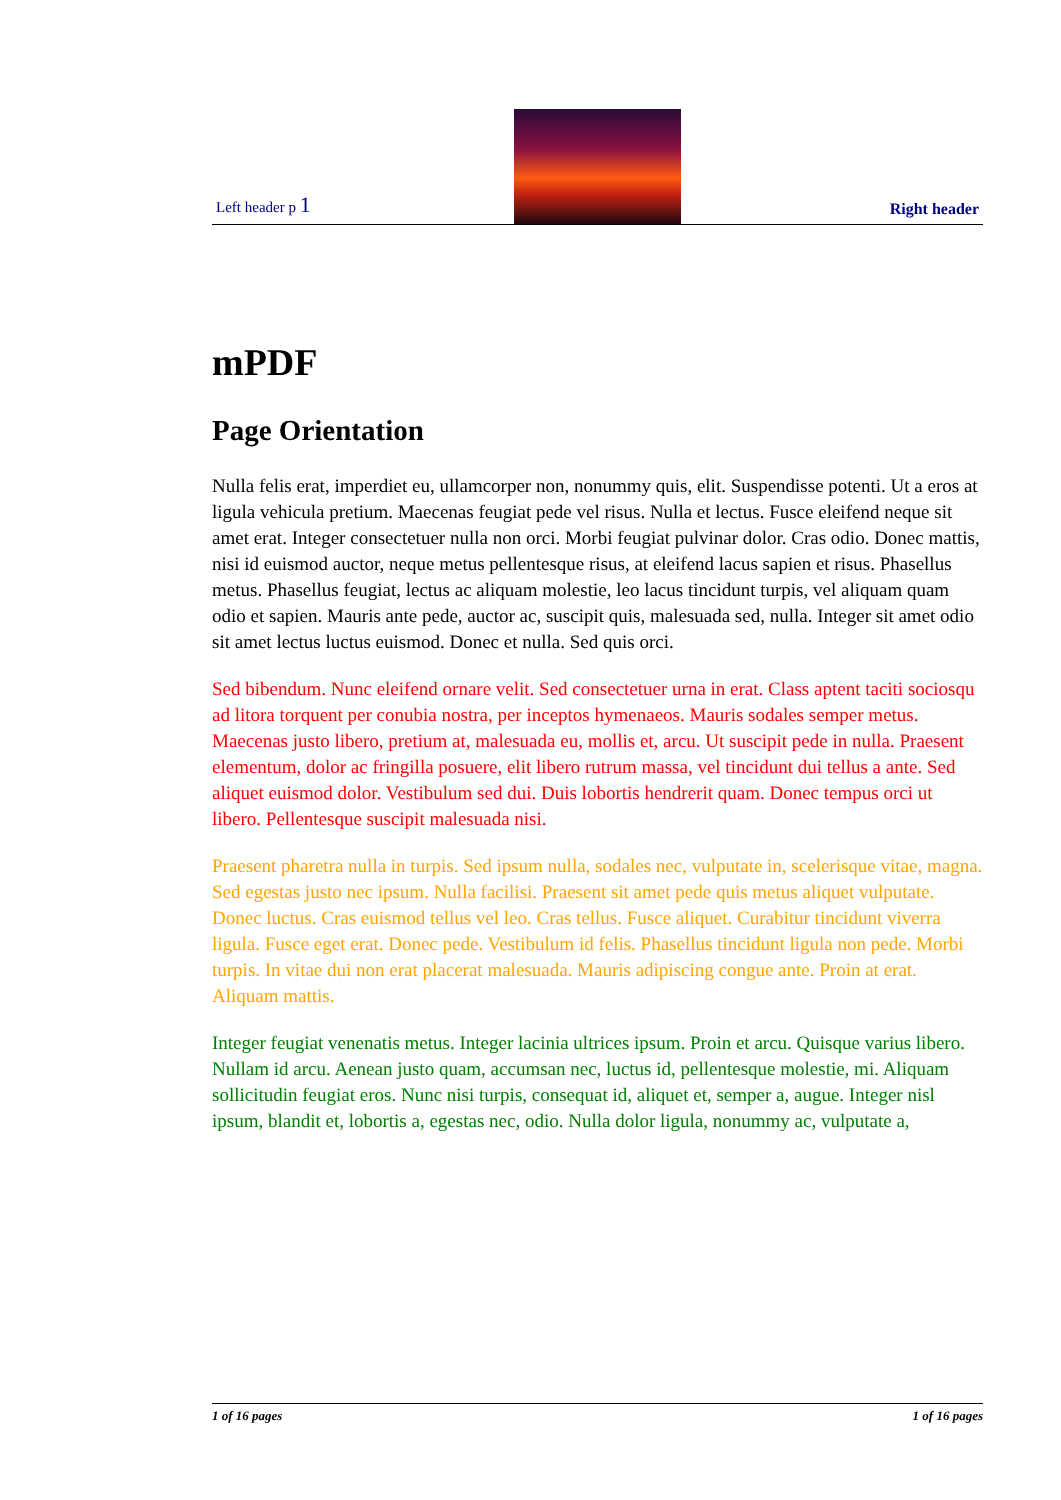Left header p 1
Right header
mPDF
Page Orientation
Nulla felis erat, imperdiet eu, ullamcorper non, nonummy quis, elit. Suspendisse potenti. Ut a eros at ligula vehicula pretium. Maecenas feugiat pede vel risus. Nulla et lectus. Fusce eleifend neque sit amet erat. Integer consectetuer nulla non orci. Morbi feugiat pulvinar dolor. Cras odio. Donec mattis, nisi id euismod auctor, neque metus pellentesque risus, at eleifend lacus sapien et risus. Phasellus metus. Phasellus feugiat, lectus ac aliquam molestie, leo lacus tincidunt turpis, vel aliquam quam odio et sapien. Mauris ante pede, auctor ac, suscipit quis, malesuada sed, nulla. Integer sit amet odio sit amet lectus luctus euismod. Donec et nulla. Sed quis orci.
Sed bibendum. Nunc eleifend ornare velit. Sed consectetuer urna in erat. Class aptent taciti sociosqu ad litora torquent per conubia nostra, per inceptos hymenaeos. Mauris sodales semper metus. Maecenas justo libero, pretium at, malesuada eu, mollis et, arcu. Ut suscipit pede in nulla. Praesent elementum, dolor ac fringilla posuere, elit libero rutrum massa, vel tincidunt dui tellus a ante. Sed aliquet euismod dolor. Vestibulum sed dui. Duis lobortis hendrerit quam. Donec tempus orci ut libero. Pellentesque suscipit malesuada nisi.
Praesent pharetra nulla in turpis. Sed ipsum nulla, sodales nec, vulputate in, scelerisque vitae, magna. Sed egestas justo nec ipsum. Nulla facilisi. Praesent sit amet pede quis metus aliquet vulputate. Donec luctus. Cras euismod tellus vel leo. Cras tellus. Fusce aliquet. Curabitur tincidunt viverra ligula. Fusce eget erat. Donec pede. Vestibulum id felis. Phasellus tincidunt ligula non pede. Morbi turpis. In vitae dui non erat placerat malesuada. Mauris adipiscing congue ante. Proin at erat. Aliquam mattis.
Integer feugiat venenatis metus. Integer lacinia ultrices ipsum. Proin et arcu. Quisque varius libero. Nullam id arcu. Aenean justo quam, accumsan nec, luctus id, pellentesque molestie, mi. Aliquam sollicitudin feugiat eros. Nunc nisi turpis, consequat id, aliquet et, semper a, augue. Integer nisl ipsum, blandit et, lobortis a, egestas nec, odio. Nulla dolor ligula, nonummy ac, vulputate a,
1 of 16 pages 1 of 16 pages